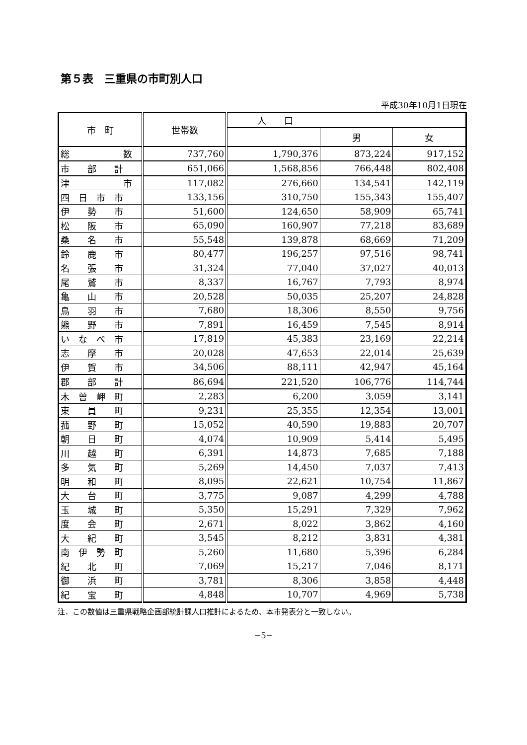第５表　三重県の市町別人口
平成30年10月1日現在
| 市 町 | 世帯数 | 人 口 | | |
| --- | --- | --- | --- | --- |
| | | | 男 | 女 |
| 総 数 | 737,760 | 1,790,376 | 873,224 | 917,152 |
| 市 部 計 | 651,066 | 1,568,856 | 766,448 | 802,408 |
| 津 市 | 117,082 | 276,660 | 134,541 | 142,119 |
| 四 日 市 市 | 133,156 | 310,750 | 155,343 | 155,407 |
| 伊 勢 市 | 51,600 | 124,650 | 58,909 | 65,741 |
| 松 阪 市 | 65,090 | 160,907 | 77,218 | 83,689 |
| 桑 名 市 | 55,548 | 139,878 | 68,669 | 71,209 |
| 鈴 鹿 市 | 80,477 | 196,257 | 97,516 | 98,741 |
| 名 張 市 | 31,324 | 77,040 | 37,027 | 40,013 |
| 尾 鷲 市 | 8,337 | 16,767 | 7,793 | 8,974 |
| 亀 山 市 | 20,528 | 50,035 | 25,207 | 24,828 |
| 鳥 羽 市 | 7,680 | 18,306 | 8,550 | 9,756 |
| 熊 野 市 | 7,891 | 16,459 | 7,545 | 8,914 |
| い な べ 市 | 17,819 | 45,383 | 23,169 | 22,214 |
| 志 摩 市 | 20,028 | 47,653 | 22,014 | 25,639 |
| 伊 賀 市 | 34,506 | 88,111 | 42,947 | 45,164 |
| 郡 部 計 | 86,694 | 221,520 | 106,776 | 114,744 |
| 木 曽 岬 町 | 2,283 | 6,200 | 3,059 | 3,141 |
| 東 員 町 | 9,231 | 25,355 | 12,354 | 13,001 |
| 菰 野 町 | 15,052 | 40,590 | 19,883 | 20,707 |
| 朝 日 町 | 4,074 | 10,909 | 5,414 | 5,495 |
| 川 越 町 | 6,391 | 14,873 | 7,685 | 7,188 |
| 多 気 町 | 5,269 | 14,450 | 7,037 | 7,413 |
| 明 和 町 | 8,095 | 22,621 | 10,754 | 11,867 |
| 大 台 町 | 3,775 | 9,087 | 4,299 | 4,788 |
| 玉 城 町 | 5,350 | 15,291 | 7,329 | 7,962 |
| 度 会 町 | 2,671 | 8,022 | 3,862 | 4,160 |
| 大 紀 町 | 3,545 | 8,212 | 3,831 | 4,381 |
| 南 伊 勢 町 | 5,260 | 11,680 | 5,396 | 6,284 |
| 紀 北 町 | 7,069 | 15,217 | 7,046 | 8,171 |
| 御 浜 町 | 3,781 | 8,306 | 3,858 | 4,448 |
| 紀 宝 町 | 4,848 | 10,707 | 4,969 | 5,738 |
注．この数値は三重県戦略企画部統計課人口推計によるため、本市発表分と一致しない。
−5−